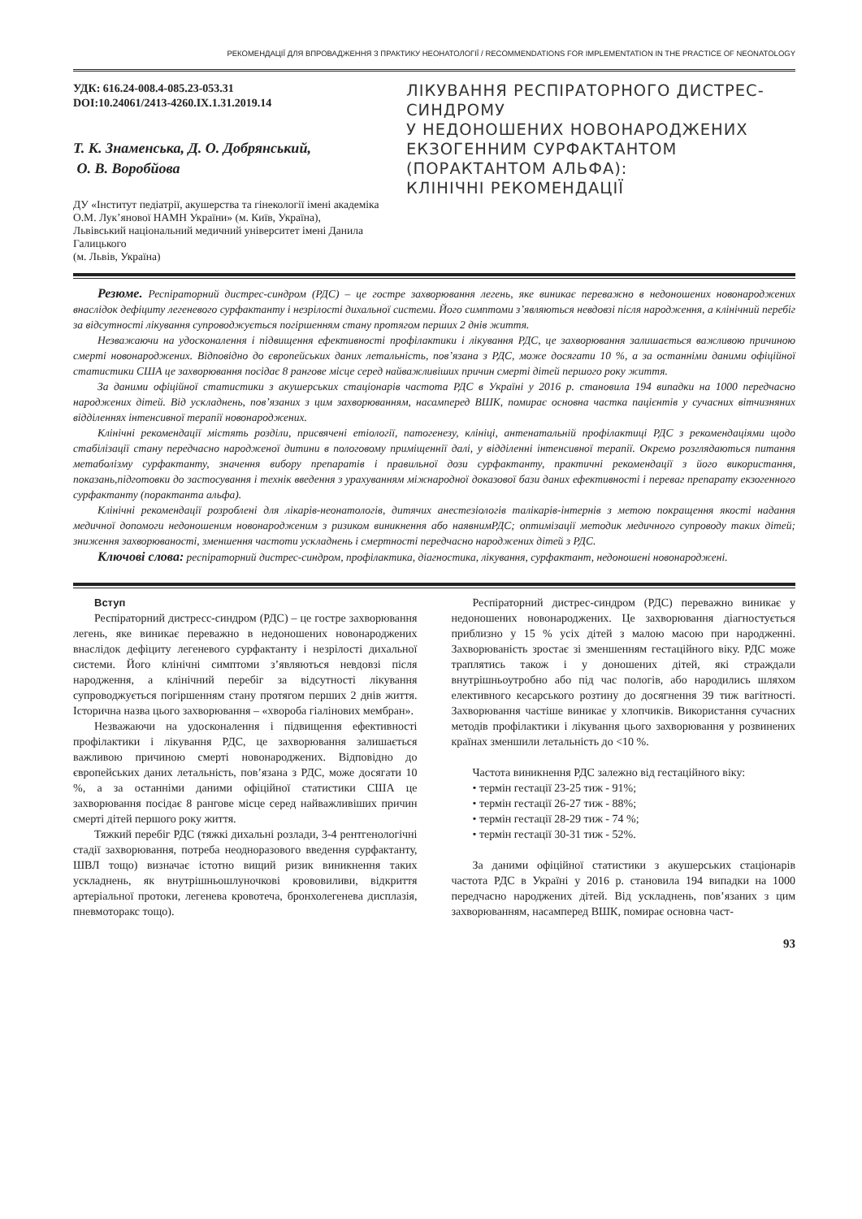РЕКОМЕНДАЦІЇ ДЛЯ ВПРОВАДЖЕННЯ З ПРАКТИКУ НЕОНАТОЛОГІЇ / RECOMMENDATIONS FOR IMPLEMENTATION IN THE PRACTICE OF NEONATOLOGY
УДК: 616.24-008.4-085.23-053.31
DOI:10.24061/2413-4260.IX.1.31.2019.14
Т. К. Знаменська, Д. О. Добрянський,
О. В. Воробйова
ДУ «Інститут педіатрії, акушерства та гінекології імені академіка О.М. Лук’янової НАМН України» (м. Київ, Україна),
Львівський національний медичний університет імені Данила Галицького
(м. Львів, Україна)
ЛІКУВАННЯ РЕСПІРАТОРНОГО ДИСТРЕС-СИНДРОМУ
У НЕДОНОШЕНИХ НОВОНАРОДЖЕНИХ ЕКЗОГЕННИМ СУРФАКТАНТОМ (ПОРАКТАНТОМ АЛЬФА):
КЛІНІЧНІ РЕКОМЕНДАЦІЇ
Резюме. Респіраторний дистрес-синдром (РДС) – це гостре захворювання легень, яке виникає переважно в недоношених новонароджених внаслідок дефіциту легеневого сурфактанту і незрілості дихальної системи. Його симптоми з’являються невдовзі після народження, а клінічний перебіг за відсутності лікування супроводжується погіршенням стану протягом перших 2 днів життя.
Незважаючи на удосконалення і підвищення ефективності профілактики і лікування РДС, це захворювання залишається важливою причиною смерті новонароджених. Відповідно до європейських даних летальність, пов’язана з РДС, може досягати 10 %, а за останніми даними офіційної статистики США це захворювання посідає 8 рангове місце серед найважливіших причин смерті дітей першого року життя.
За даними офіційної статистики з акушерських стаціонарів частота РДС в Україні у 2016 р. становила 194 випадки на 1000 передчасно народжених дітей. Від ускладнень, пов’язаних з цим захворюванням, насамперед ВШК, помирає основна частка пацієнтів у сучасних вітчизняних відділеннях інтенсивної терапії новонароджених.
Клінічні рекомендації містять розділи, присвячені етіології, патогенезу, клініці, антенатальній профілактиці РДС з рекомендаціями щодо стабілізації стану передчасно народженої дитини в пологовому приміщеннії далі, у відділенні інтенсивної терапії. Окремо розглядаються питання метаболізму сурфактанту, значення вибору препаратів і правильної дози сурфактанту, практичні рекомендації з його використання, показань,підготовки до застосування і технік введення з урахуванням міжнародної доказової бази даних ефективності і переваг препарату екзогенного сурфактанту (порактанта альфа).
Клінічні рекомендації розроблені для лікарів-неонатологів, дитячих анестезіологів талікарів-інтернів з метою покращення якості надання медичної допомоги недоношеним новонародженим з ризиком виникнення або наявнимРДС; оптимізації методик медичного супроводу таких дітей; зниження захворюваності, зменшення частоти ускладнень і смертності передчасно народжених дітей з РДС.
Ключові слова: респіраторний дистрес-синдром, профілактика, діагностика, лікування, сурфактант, недоношені новонароджені.
Вступ
Респіраторний дистресс-синдром (РДС) – це гостре захворювання легень, яке виникає переважно в недоношених новонароджених внаслідок дефіциту легеневого сурфактанту і незрілості дихальної системи. Його клінічні симптоми з’являються невдовзі після народження, а клінічний перебіг за відсутності лікування супроводжується погіршенням стану протягом перших 2 днів життя. Історична назва цього захворювання – «хвороба гіалінових мембран».
Незважаючи на удосконалення і підвищення ефективності профілактики і лікування РДС, це захворювання залишається важливою причиною смерті новонароджених. Відповідно до європейських даних летальність, пов’язана з РДС, може досягати 10 %, а за останніми даними офіційної статистики США це захворювання посідає 8 рангове місце серед найважливіших причин смерті дітей першого року життя.
Тяжкий перебіг РДС (тяжкі дихальні розлади, 3-4 рентгенологічні стадії захворювання, потреба неодноразового введення сурфактанту, ШВЛ тощо) визначає істотно вищий ризик виникнення таких ускладнень, як внутрішньошлуночкові крововиливи, відкриття артеріальної протоки, легенева кровотеча, бронхолегенева дисплазія, пневмоторакс тощо).
Респіраторний дистрес-синдром (РДС) переважно виникає у недоношених новонароджених. Це захворювання діагностується приблизно у 15 % усіх дітей з малою масою при народженні. Захворюваність зростає зі зменшенням гестаційного віку. РДС може траплятись також і у доношених дітей, які страждали внутрішньоутробно або під час пологів, або народились шляхом елективного кесарського розтину до досягнення 39 тиж вагітності. Захворювання частіше виникає у хлопчиків. Використання сучасних методів профілактики і лікування цього захворювання у розвинених країнах зменшили летальність до <10 %.
Частота виникнення РДС залежно від гестаційного віку:
• термін гестації 23-25 тиж - 91%;
• термін гестації 26-27 тиж - 88%;
• термін гестації 28-29 тиж - 74 %;
• термін гестації 30-31 тиж - 52%.
За даними офіційної статистики з акушерських стаціонарів частота РДС в Україні у 2016 р. становила 194 випадки на 1000 передчасно народжених дітей. Від ускладнень, пов’язаних з цим захворюванням, насамперед ВШК, помирає основна част-
93